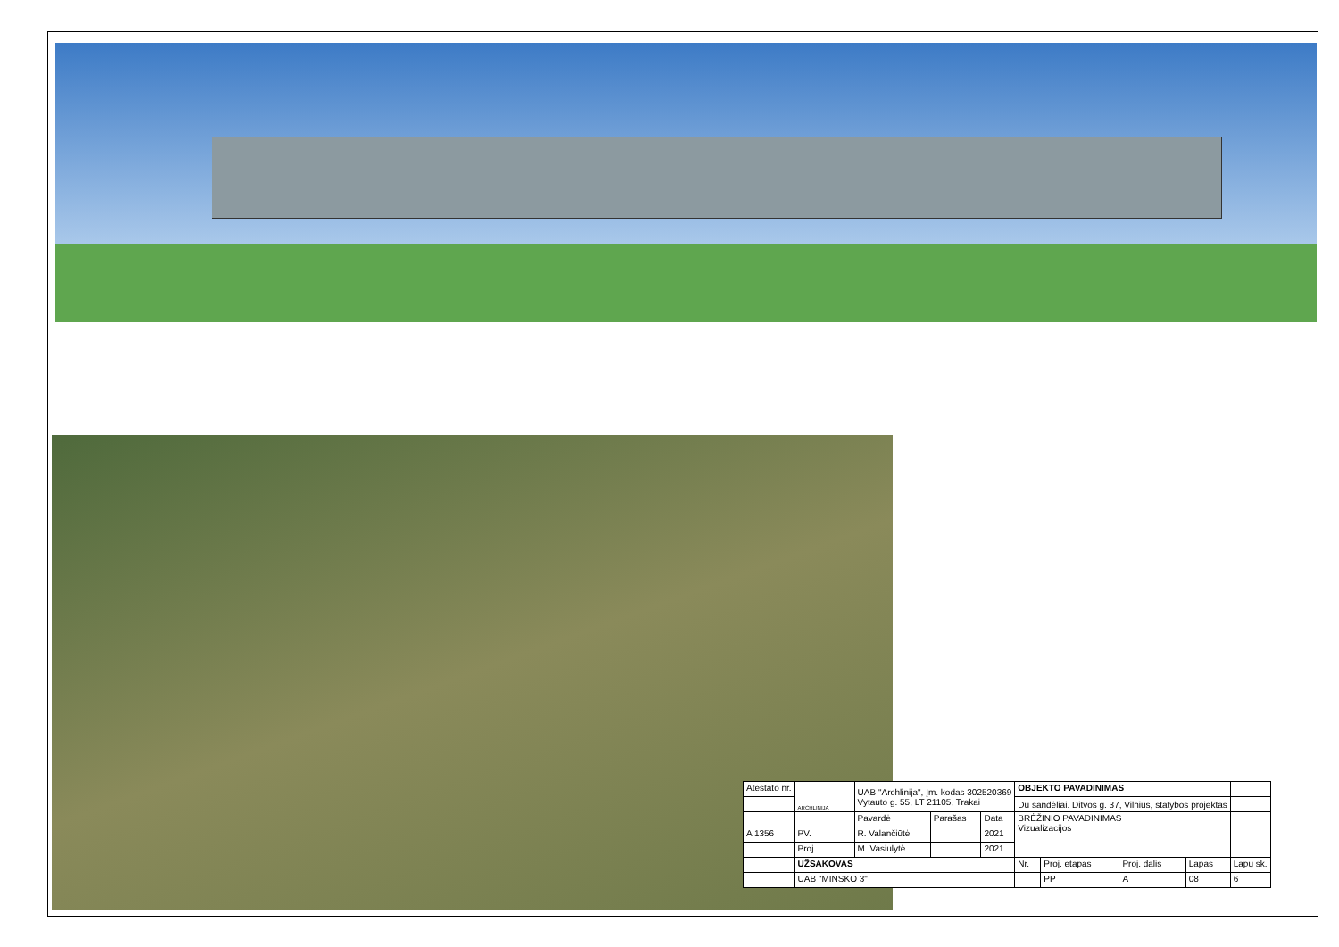| Atestato nr. | ARCHLINIJA | UAB "Archlinija", Įm. kodas 302520369 Vytauto g. 55, LT 21105, Trakai | | | OBJEKTO PAVADINIMAS | | | | | |
| | | | | | Du sandėliai. Ditvos g. 37, Vilnius, statybos projektas | | | | | |
| | | Pavardė | Parašas | Data | BRĖŽINIO PAVADINIMAS Vizualizacijos | | | | | |
| A 1356 | PV. | R. Valančiūtė | | 2021 | | | | | | |
| | Proj. | M. Vasiulytė | | 2021 | | | | | | |
| | UŽSAKOVAS | | | | Nr. | Proj. etapas | Proj. dalis | Lapas | Lapų sk. | |
| | UAB "MINSKO 3" | | | | | PP | A | 08 | 6 | |